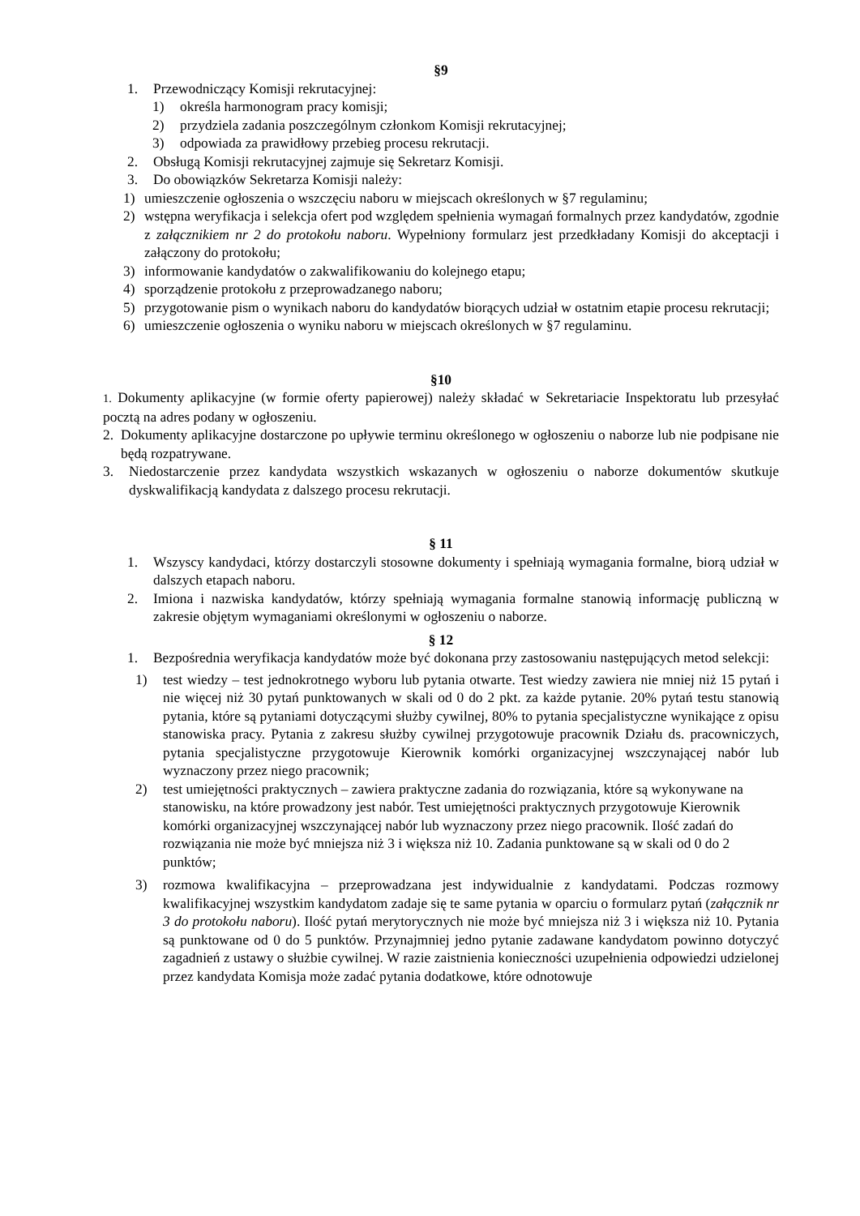§9
1. Przewodniczący Komisji rekrutacyjnej:
1) określa harmonogram pracy komisji;
2) przydziela zadania poszczególnym członkom Komisji rekrutacyjnej;
3) odpowiada za prawidłowy przebieg procesu rekrutacji.
2. Obsługą Komisji rekrutacyjnej zajmuje się Sekretarz Komisji.
3. Do obowiązków Sekretarza Komisji należy:
1) umieszczenie ogłoszenia o wszczęciu naboru w miejscach określonych w §7 regulaminu;
2) wstępna weryfikacja i selekcja ofert pod względem spełnienia wymagań formalnych przez kandydatów, zgodnie z załącznikiem nr 2 do protokołu naboru. Wypełniony formularz jest przedkładany Komisji do akceptacji i załączony do protokołu;
3) informowanie kandydatów o zakwalifikowaniu do kolejnego etapu;
4) sporządzenie protokołu z przeprowadzanego naboru;
5) przygotowanie pism o wynikach naboru do kandydatów biorących udział w ostatnim etapie procesu rekrutacji;
6) umieszczenie ogłoszenia o wyniku naboru w miejscach określonych w §7 regulaminu.
§10
1. Dokumenty aplikacyjne (w formie oferty papierowej) należy składać w Sekretariacie Inspektoratu lub przesyłać pocztą na adres podany w ogłoszeniu.
2. Dokumenty aplikacyjne dostarczone po upływie terminu określonego w ogłoszeniu o naborze lub nie podpisane nie będą rozpatrywane.
3. Niedostarczenie przez kandydata wszystkich wskazanych w ogłoszeniu o naborze dokumentów skutkuje dyskwalifikacją kandydata z dalszego procesu rekrutacji.
§ 11
1. Wszyscy kandydaci, którzy dostarczyli stosowne dokumenty i spełniają wymagania formalne, biorą udział w dalszych etapach naboru.
2. Imiona i nazwiska kandydatów, którzy spełniają wymagania formalne stanowią informację publiczną w zakresie objętym wymaganiami określonymi w ogłoszeniu o naborze.
§ 12
1. Bezpośrednia weryfikacja kandydatów może być dokonana przy zastosowaniu następujących metod selekcji:
1) test wiedzy – test jednokrotnego wyboru lub pytania otwarte. Test wiedzy zawiera nie mniej niż 15 pytań i nie więcej niż 30 pytań punktowanych w skali od 0 do 2 pkt. za każde pytanie. 20% pytań testu stanowią pytania, które są pytaniami dotyczącymi służby cywilnej, 80% to pytania specjalistyczne wynikające z opisu stanowiska pracy. Pytania z zakresu służby cywilnej przygotowuje pracownik Działu ds. pracowniczych, pytania specjalistyczne przygotowuje Kierownik komórki organizacyjnej wszczynającej nabór lub wyznaczony przez niego pracownik;
2) test umiejętności praktycznych – zawiera praktyczne zadania do rozwiązania, które są wykonywane na stanowisku, na które prowadzony jest nabór. Test umiejętności praktycznych przygotowuje Kierownik komórki organizacyjnej wszczynającej nabór lub wyznaczony przez niego pracownik. Ilość zadań do rozwiązania nie może być mniejsza niż 3 i większa niż 10. Zadania punktowane są w skali od 0 do 2 punktów;
3) rozmowa kwalifikacyjna – przeprowadzana jest indywidualnie z kandydatami. Podczas rozmowy kwalifikacyjnej wszystkim kandydatom zadaje się te same pytania w oparciu o formularz pytań (załącznik nr 3 do protokołu naboru). Ilość pytań merytorycznych nie może być mniejsza niż 3 i większa niż 10. Pytania są punktowane od 0 do 5 punktów. Przynajmniej jedno pytanie zadawane kandydatom powinno dotyczyć zagadnień z ustawy o służbie cywilnej. W razie zaistnienia konieczności uzupełnienia odpowiedzi udzielonej przez kandydata Komisja może zadać pytania dodatkowe, które odnotowuje